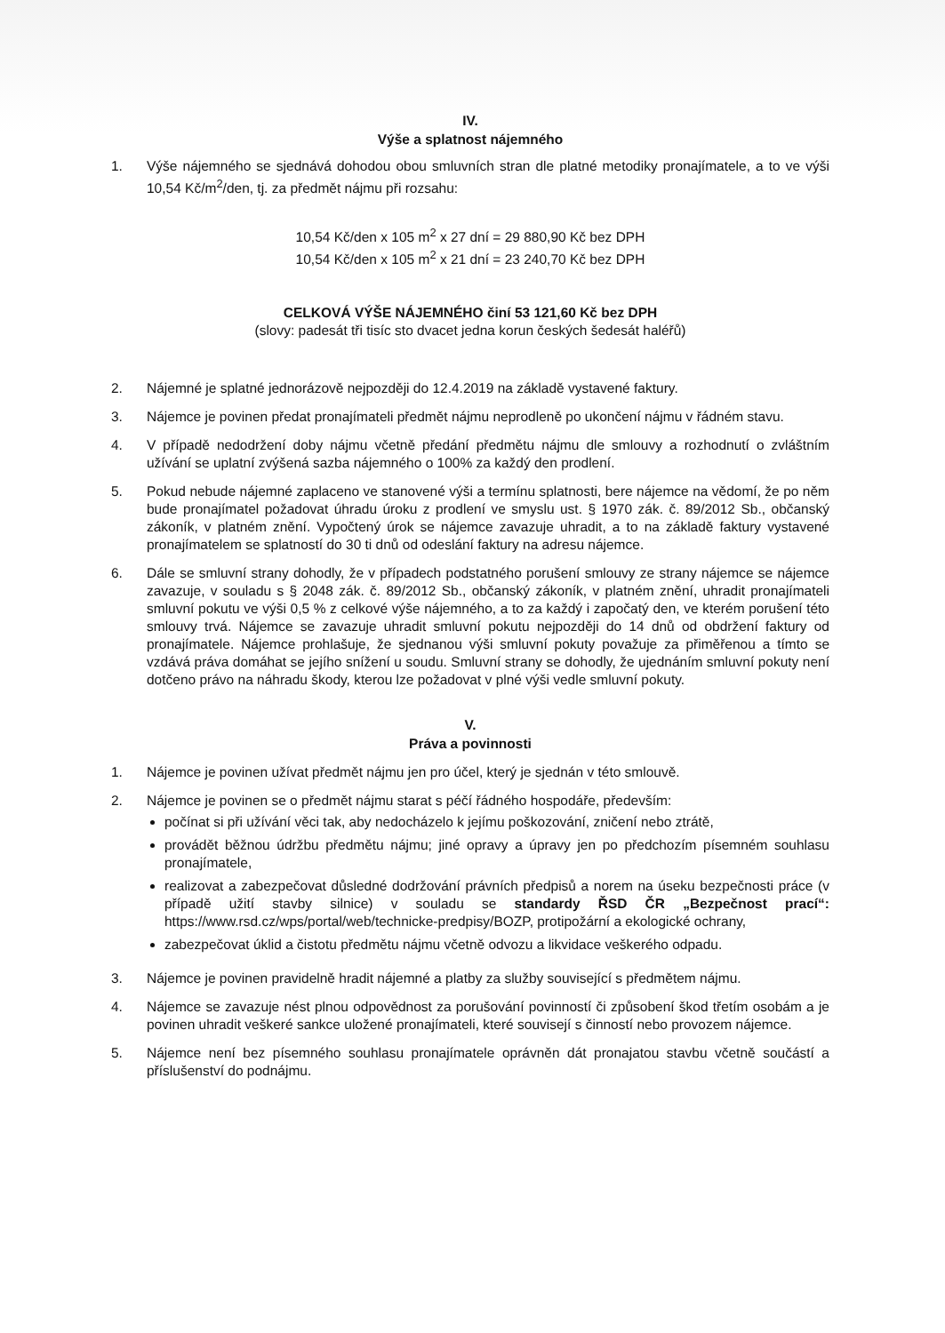IV.
Výše a splatnost nájemného
1. Výše nájemného se sjednává dohodou obou smluvních stran dle platné metodiky pronajímatele, a to ve výši 10,54 Kč/m<sup>2</sup>/den, tj. za předmět nájmu při rozsahu:
10,54 Kč/den x 105 m<sup>2</sup> x 27 dní = 29 880,90 Kč bez DPH
10,54 Kč/den x 105 m<sup>2</sup> x 21 dní = 23 240,70 Kč bez DPH
CELKOVÁ VÝŠE NÁJEMNÉHO činí 53 121,60 Kč bez DPH
(slovy: padesát tři tisíc sto dvacet jedna korun českých šedesát haléřů)
2. Nájemné je splatné jednorázově nejpozději do 12.4.2019 na základě vystavené faktury.
3. Nájemce je povinen předat pronajímateli předmět nájmu neprodleně po ukončení nájmu v řádném stavu.
4. V případě nedodržení doby nájmu včetně předání předmětu nájmu dle smlouvy a rozhodnutí o zvláštním užívání se uplatní zvýšená sazba nájemného o 100% za každý den prodlení.
5. Pokud nebude nájemné zaplaceno ve stanovené výši a termínu splatnosti, bere nájemce na vědomí, že po něm bude pronajímatel požadovat úhradu úroku z prodlení ve smyslu ust. § 1970 zák. č. 89/2012 Sb., občanský zákoník, v platném znění. Vypočtený úrok se nájemce zavazuje uhradit, a to na základě faktury vystavené pronajímatelem se splatností do 30 ti dnů od odeslání faktury na adresu nájemce.
6. Dále se smluvní strany dohodly, že v případech podstatného porušení smlouvy ze strany nájemce se nájemce zavazuje, v souladu s § 2048 zák. č. 89/2012 Sb., občanský zákoník, v platném znění, uhradit pronajímateli smluvní pokutu ve výši 0,5 % z celkové výše nájemného, a to za každý i započatý den, ve kterém porušení této smlouvy trvá. Nájemce se zavazuje uhradit smluvní pokutu nejpozději do 14 dnů od obdržení faktury od pronajímatele. Nájemce prohlašuje, že sjednanou výši smluvní pokuty považuje za přiměřenou a tímto se vzdává práva domáhat se jejího snížení u soudu. Smluvní strany se dohodly, že ujednáním smluvní pokuty není dotčeno právo na náhradu škody, kterou lze požadovat v plné výši vedle smluvní pokuty.
V.
Práva a povinnosti
1. Nájemce je povinen užívat předmět nájmu jen pro účel, který je sjednán v této smlouvě.
2. Nájemce je povinen se o předmět nájmu starat s péčí řádného hospodáře, především:
počínat si při užívání věci tak, aby nedocházelo k jejímu poškozování, zničení nebo ztrátě,
provádět běžnou údržbu předmětu nájmu; jiné opravy a úpravy jen po předchozím písemném souhlasu pronajímatele,
realizovat a zabezpečovat důsledné dodržování právních předpisů a norem na úseku bezpečnosti práce (v případě užití stavby silnice) v souladu se standardy ŘSD ČR „Bezpečnost prací“: https://www.rsd.cz/wps/portal/web/technicke-predpisy/BOZP, protipožární a ekologické ochrany,
zabezpečovat úklid a čistotu předmětu nájmu včetně odvozu a likvidace veškerého odpadu.
3. Nájemce je povinen pravidelně hradit nájemné a platby za služby související s předmětem nájmu.
4. Nájemce se zavazuje nést plnou odpovědnost za porušování povinností či způsobení škod třetím osobám a je povinen uhradit veškeré sankce uložené pronajímateli, které souvisejí s činností nebo provozem nájemce.
5. Nájemce není bez písemného souhlasu pronajímatele oprávněn dát pronajatou stavbu včetně součástí a příslušenství do podnájmu.